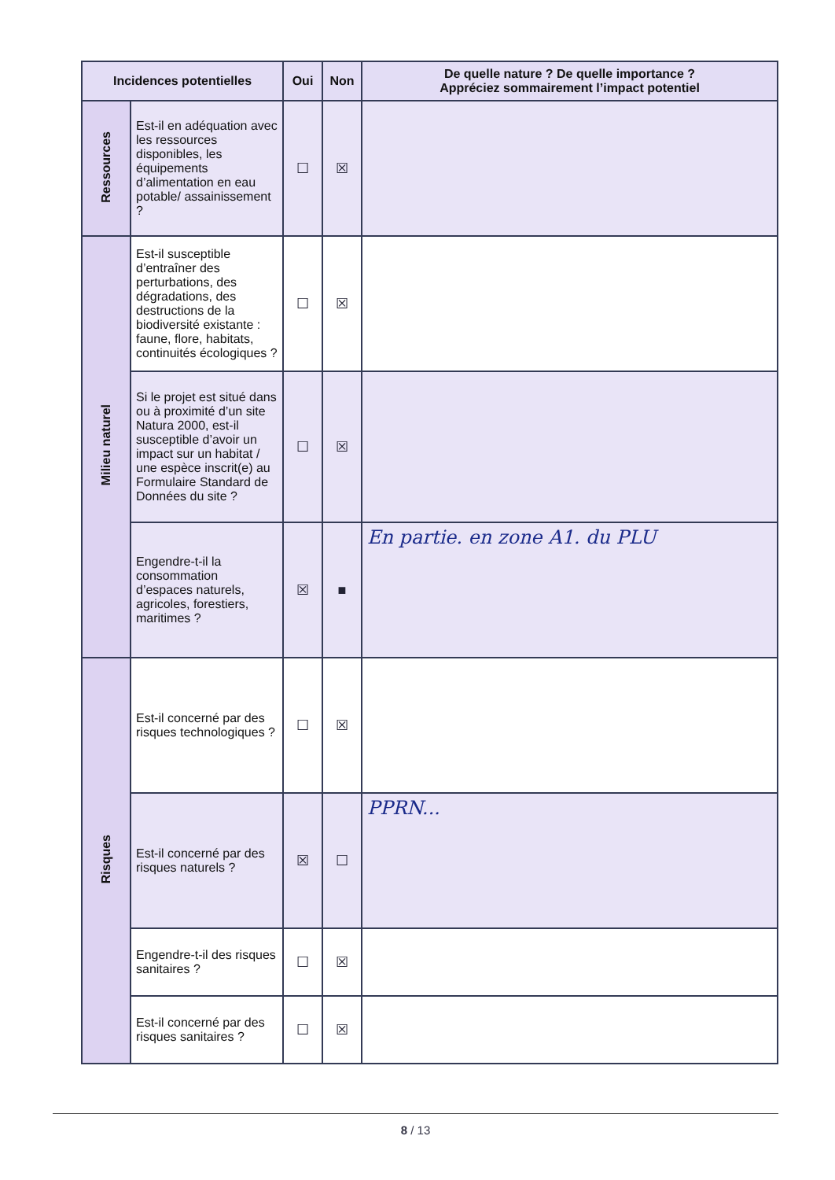| Incidences potentielles | | Oui | Non | De quelle nature ? De quelle importance ? Appréciez sommairement l’impact potentiel |
| --- | --- | --- | --- | --- |
| Ressources | Est-il en adéquation avec les ressources disponibles, les équipements d’alimentation en eau potable/ assainissement ? | ☐ | ☒ | |
| Milieu naturel | Est-il susceptible d’entraîner des perturbations, des dégradations, des destructions de la biodiversité existante : faune, flore, habitats, continuités écologiques ? | ☐ | ☒ | |
| | Si le projet est situé dans ou à proximité d’un site Natura 2000, est-il susceptible d’avoir un impact sur un habitat / une espèce inscrit(e) au Formulaire Standard de Données du site ? | ☐ | ☒ | |
| | Engendre-t-il la consommation d’espaces naturels, agricoles, forestiers, maritimes ? | ☒ | ■ | En partie. en zone A1. du PLU |
| Risques | Est-il concerné par des risques technologiques ? | ☐ | ☒ | |
| | Est-il concerné par des risques naturels ? | ☒ | ☐ | PPRN... |
| | Engendre-t-il des risques sanitaires ? | ☐ | ☒ | |
| | Est-il concerné par des risques sanitaires ? | ☐ | ☒ | |
8 / 13